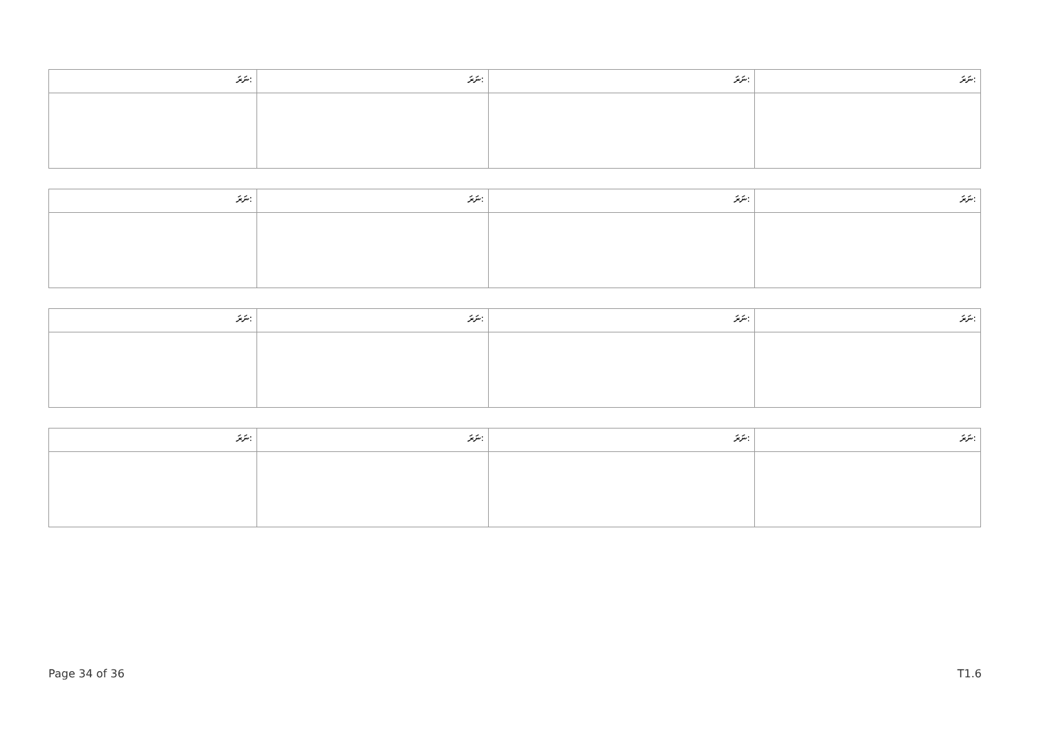| ނަރަ: | ނަރަ: | ނަރަ: | ނަރަ: |
| ނަރަ: | ނަރަ: | ނަރަ: | ނަރަ: |
| ނަރަ: | ނަރަ: | ނަރަ: | ނަރަ: |
| ނަރަ: | ނަރަ: | ނަރަ: | ނަރަ: |
Page 34 of 36 T1.6